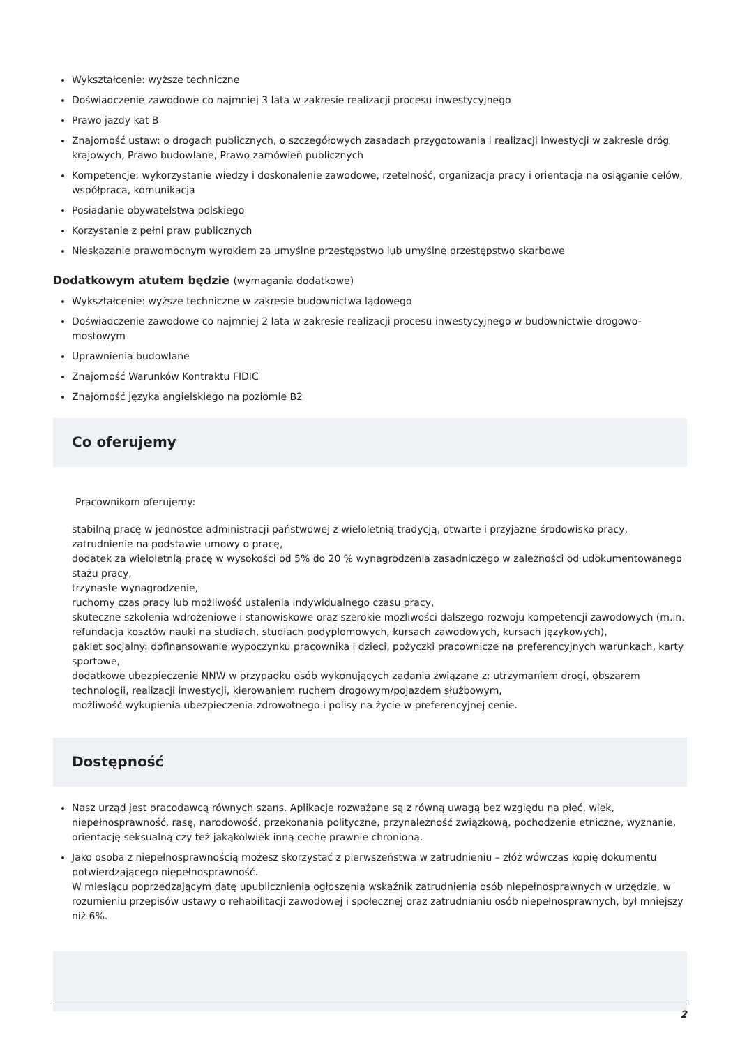Wykształcenie: wyższe techniczne
Doświadczenie zawodowe co najmniej 3 lata w zakresie realizacji procesu inwestycyjnego
Prawo jazdy kat B
Znajomość ustaw: o drogach publicznych, o szczegółowych zasadach przygotowania i realizacji inwestycji w zakresie dróg krajowych, Prawo budowlane, Prawo zamówień publicznych
Kompetencje: wykorzystanie wiedzy i doskonalenie zawodowe, rzetelność, organizacja pracy i orientacja na osiąganie celów, współpraca, komunikacja
Posiadanie obywatelstwa polskiego
Korzystanie z pełni praw publicznych
Nieskazanie prawomocnym wyrokiem za umyślne przestępstwo lub umyślne przestępstwo skarbowe
Dodatkowym atutem będzie (wymagania dodatkowe)
Wykształcenie: wyższe techniczne w zakresie budownictwa lądowego
Doświadczenie zawodowe co najmniej 2 lata w zakresie realizacji procesu inwestycyjnego w budownictwie drogowo-mostowym
Uprawnienia budowlane
Znajomość Warunków Kontraktu FIDIC
Znajomość języka angielskiego na poziomie B2
Co oferujemy
Pracownikom oferujemy:
stabilną pracę w jednostce administracji państwowej z wieloletnią tradycją, otwarte i przyjazne środowisko pracy,
zatrudnienie na podstawie umowy o pracę,
dodatek za wieloletnią pracę w wysokości od 5% do 20 % wynagrodzenia zasadniczego w zależności od udokumentowanego stażu pracy,
trzynaste wynagrodzenie,
ruchomy czas pracy lub możliwość ustalenia indywidualnego czasu pracy,
skuteczne szkolenia wdrożeniowe i stanowiskowe oraz szerokie możliwości dalszego rozwoju kompetencji zawodowych (m.in. refundacja kosztów nauki na studiach, studiach podyplomowych, kursach zawodowych, kursach językowych),
pakiet socjalny: dofinansowanie wypoczynku pracownika i dzieci, pożyczki pracownicze na preferencyjnych warunkach, karty sportowe,
dodatkowe ubezpieczenie NNW w przypadku osób wykonujących zadania związane z: utrzymaniem drogi, obszarem technologii, realizacji inwestycji, kierowaniem ruchem drogowym/pojazdem służbowym,
możliwość wykupienia ubezpieczenia zdrowotnego i polisy na życie w preferencyjnej cenie.
Dostępność
Nasz urząd jest pracodawcą równych szans. Aplikacje rozważane są z równą uwagą bez względu na płeć, wiek, niepełnosprawność, rasę, narodowość, przekonania polityczne, przynależność związkową, pochodzenie etniczne, wyznanie, orientację seksualną czy też jakąkolwiek inną cechę prawnie chronioną.
Jako osoba z niepełnosprawnością możesz skorzystać z pierwszeństwa w zatrudnieniu – złóż wówczas kopię dokumentu potwierdzającego niepełnosprawność.
W miesiącu poprzedzającym datę upublicznienia ogłoszenia wskaźnik zatrudnienia osób niepełnosprawnych w urzędzie, w rozumieniu przepisów ustawy o rehabilitacji zawodowej i społecznej oraz zatrudnianiu osób niepełnosprawnych, był mniejszy niż 6%.
2